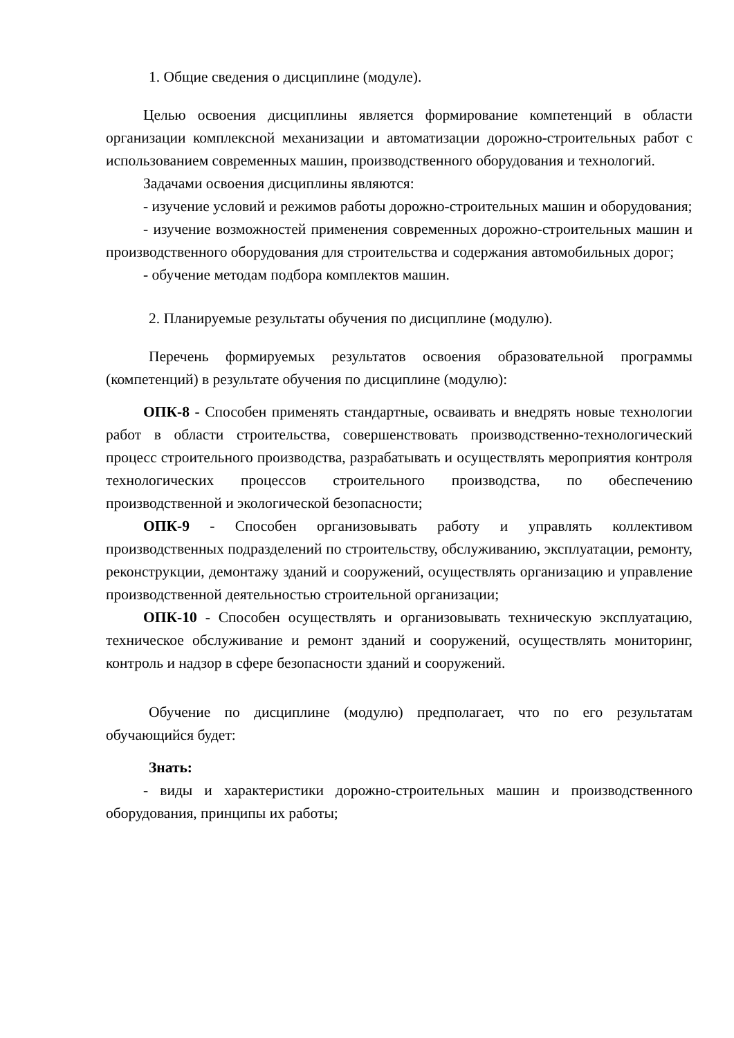1. Общие сведения о дисциплине (модуле).
Целью освоения дисциплины является формирование компетенций в области организации комплексной механизации и автоматизации дорожно-строительных работ с использованием современных машин, производственного оборудования и технологий.
Задачами освоения дисциплины являются:
- изучение условий и режимов работы дорожно-строительных машин и оборудования;
- изучение возможностей применения современных дорожно-строительных машин и производственного оборудования для строительства и содержания автомобильных дорог;
- обучение методам подбора комплектов машин.
2. Планируемые результаты обучения по дисциплине (модулю).
Перечень формируемых результатов освоения образовательной программы (компетенций) в результате обучения по дисциплине (модулю):
ОПК-8 - Способен применять стандартные, осваивать и внедрять новые технологии работ в области строительства, совершенствовать производственно-технологический процесс строительного производства, разрабатывать и осуществлять мероприятия контроля технологических процессов строительного производства, по обеспечению производственной и экологической безопасности;
ОПК-9 - Способен организовывать работу и управлять коллективом производственных подразделений по строительству, обслуживанию, эксплуатации, ремонту, реконструкции, демонтажу зданий и сооружений, осуществлять организацию и управление производственной деятельностью строительной организации;
ОПК-10 - Способен осуществлять и организовывать техническую эксплуатацию, техническое обслуживание и ремонт зданий и сооружений, осуществлять мониторинг, контроль и надзор в сфере безопасности зданий и сооружений.
Обучение по дисциплине (модулю) предполагает, что по его результатам обучающийся будет:
Знать:
- виды и характеристики дорожно-строительных машин и производственного оборудования, принципы их работы;